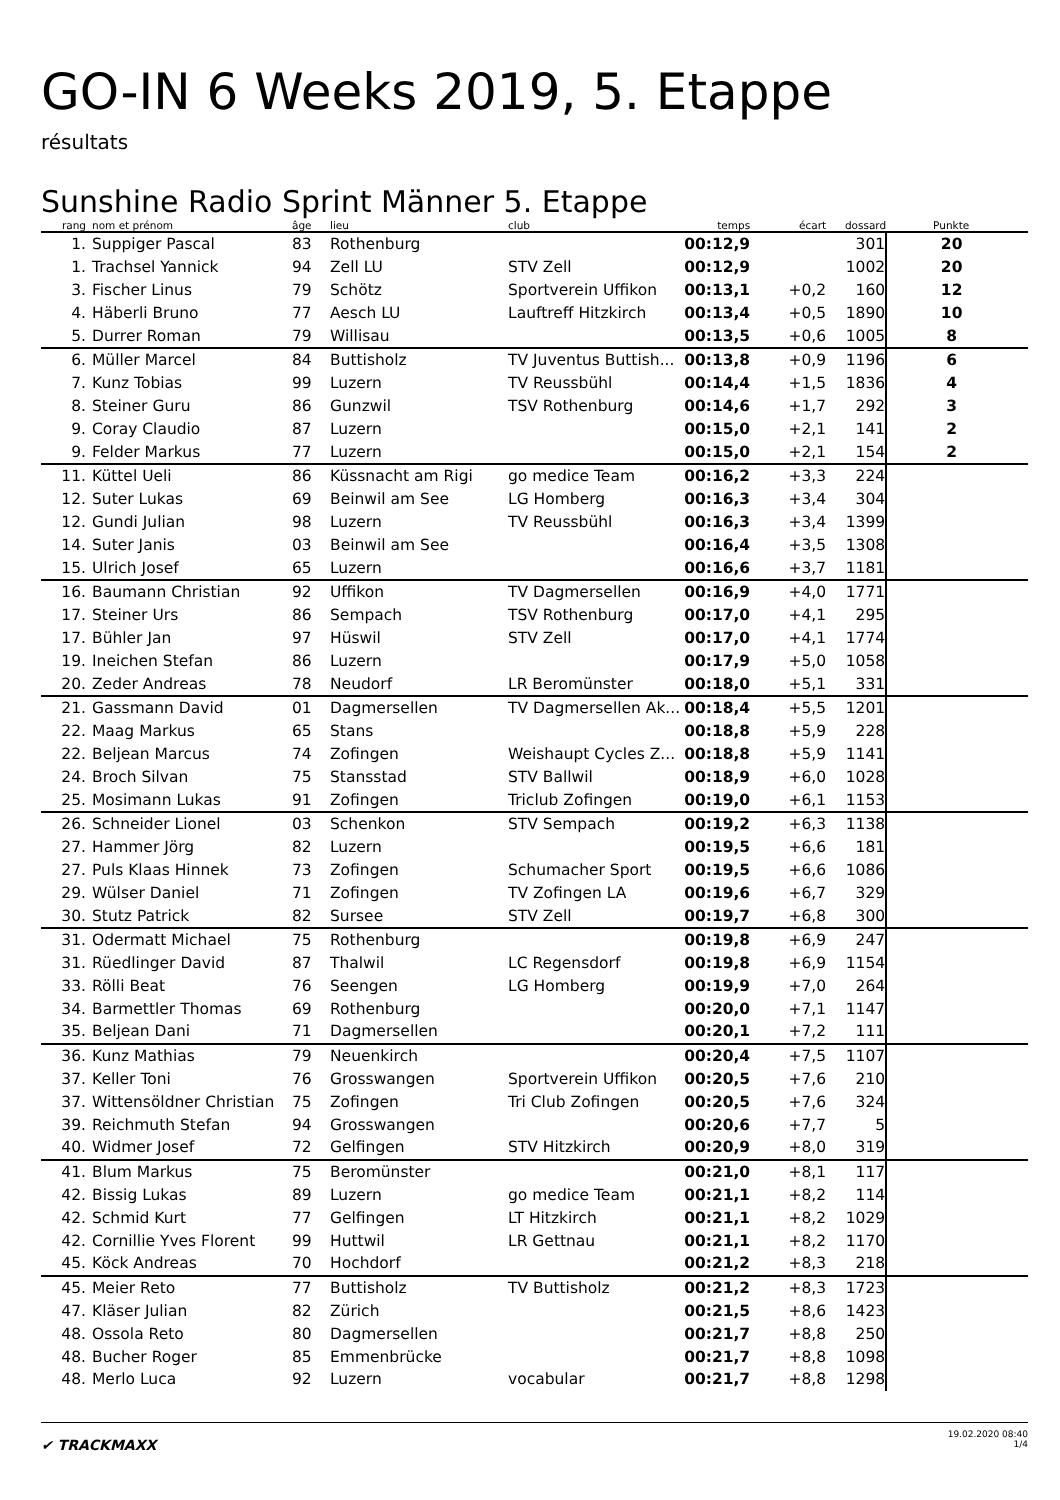GO-IN 6 Weeks 2019, 5. Etappe
résultats
Sunshine Radio Sprint Männer 5. Etappe
| rang | | nom et prénom | âge | lieu | club | temps | écart | dossard | Punkte | |
| --- | --- | --- | --- | --- | --- | --- | --- | --- | --- | --- |
| 1. | | Suppiger Pascal | 83 | Rothenburg | | 00:12,9 | | 301 | 20 | |
| 1. | | Trachsel Yannick | 94 | Zell LU | STV Zell | 00:12,9 | | 1002 | 20 | |
| 3. | | Fischer Linus | 79 | Schötz | Sportverein Uffikon | 00:13,1 | +0,2 | 160 | 12 | |
| 4. | | Häberli Bruno | 77 | Aesch LU | Lauftreff Hitzkirch | 00:13,4 | +0,5 | 1890 | 10 | |
| 5. | | Durrer Roman | 79 | Willisau | | 00:13,5 | +0,6 | 1005 | 8 | |
| 6. | | Müller Marcel | 84 | Buttisholz | TV Juventus Buttish... | 00:13,8 | +0,9 | 1196 | 6 | |
| 7. | | Kunz Tobias | 99 | Luzern | TV Reussbühl | 00:14,4 | +1,5 | 1836 | 4 | |
| 8. | | Steiner Guru | 86 | Gunzwil | TSV Rothenburg | 00:14,6 | +1,7 | 292 | 3 | |
| 9. | | Coray Claudio | 87 | Luzern | | 00:15,0 | +2,1 | 141 | 2 | |
| 9. | | Felder Markus | 77 | Luzern | | 00:15,0 | +2,1 | 154 | 2 | |
| 11. | | Küttel Ueli | 86 | Küssnacht am Rigi | go medice Team | 00:16,2 | +3,3 | 224 | | |
| 12. | | Suter Lukas | 69 | Beinwil am See | LG Homberg | 00:16,3 | +3,4 | 304 | | |
| 12. | | Gundi Julian | 98 | Luzern | TV Reussbühl | 00:16,3 | +3,4 | 1399 | | |
| 14. | | Suter Janis | 03 | Beinwil am See | | 00:16,4 | +3,5 | 1308 | | |
| 15. | | Ulrich Josef | 65 | Luzern | | 00:16,6 | +3,7 | 1181 | | |
| 16. | | Baumann Christian | 92 | Uffikon | TV Dagmersellen | 00:16,9 | +4,0 | 1771 | | |
| 17. | | Steiner Urs | 86 | Sempach | TSV Rothenburg | 00:17,0 | +4,1 | 295 | | |
| 17. | | Bühler Jan | 97 | Hüswil | STV Zell | 00:17,0 | +4,1 | 1774 | | |
| 19. | | Ineichen Stefan | 86 | Luzern | | 00:17,9 | +5,0 | 1058 | | |
| 20. | | Zeder Andreas | 78 | Neudorf | LR Beromünster | 00:18,0 | +5,1 | 331 | | |
| 21. | | Gassmann David | 01 | Dagmersellen | TV Dagmersellen Ak... | 00:18,4 | +5,5 | 1201 | | |
| 22. | | Maag Markus | 65 | Stans | | 00:18,8 | +5,9 | 228 | | |
| 22. | | Beljean Marcus | 74 | Zofingen | Weishaupt Cycles Z... | 00:18,8 | +5,9 | 1141 | | |
| 24. | | Broch Silvan | 75 | Stansstad | STV Ballwil | 00:18,9 | +6,0 | 1028 | | |
| 25. | | Mosimann Lukas | 91 | Zofingen | Triclub Zofingen | 00:19,0 | +6,1 | 1153 | | |
| 26. | | Schneider Lionel | 03 | Schenkon | STV Sempach | 00:19,2 | +6,3 | 1138 | | |
| 27. | | Hammer Jörg | 82 | Luzern | | 00:19,5 | +6,6 | 181 | | |
| 27. | | Puls Klaas Hinnek | 73 | Zofingen | Schumacher Sport | 00:19,5 | +6,6 | 1086 | | |
| 29. | | Wülser Daniel | 71 | Zofingen | TV Zofingen LA | 00:19,6 | +6,7 | 329 | | |
| 30. | | Stutz Patrick | 82 | Sursee | STV Zell | 00:19,7 | +6,8 | 300 | | |
| 31. | | Odermatt Michael | 75 | Rothenburg | | 00:19,8 | +6,9 | 247 | | |
| 31. | | Rüedlinger David | 87 | Thalwil | LC Regensdorf | 00:19,8 | +6,9 | 1154 | | |
| 33. | | Rölli Beat | 76 | Seengen | LG Homberg | 00:19,9 | +7,0 | 264 | | |
| 34. | | Barmettler Thomas | 69 | Rothenburg | | 00:20,0 | +7,1 | 1147 | | |
| 35. | | Beljean Dani | 71 | Dagmersellen | | 00:20,1 | +7,2 | 111 | | |
| 36. | | Kunz Mathias | 79 | Neuenkirch | | 00:20,4 | +7,5 | 1107 | | |
| 37. | | Keller Toni | 76 | Grosswangen | Sportverein Uffikon | 00:20,5 | +7,6 | 210 | | |
| 37. | | Wittensöldner Christian | 75 | Zofingen | Tri Club Zofingen | 00:20,5 | +7,6 | 324 | | |
| 39. | | Reichmuth Stefan | 94 | Grosswangen | | 00:20,6 | +7,7 | 5 | | |
| 40. | | Widmer Josef | 72 | Gelfingen | STV Hitzkirch | 00:20,9 | +8,0 | 319 | | |
| 41. | | Blum Markus | 75 | Beromünster | | 00:21,0 | +8,1 | 117 | | |
| 42. | | Bissig Lukas | 89 | Luzern | go medice Team | 00:21,1 | +8,2 | 114 | | |
| 42. | | Schmid Kurt | 77 | Gelfingen | LT Hitzkirch | 00:21,1 | +8,2 | 1029 | | |
| 42. | | Cornillie Yves Florent | 99 | Huttwil | LR Gettnau | 00:21,1 | +8,2 | 1170 | | |
| 45. | | Köck Andreas | 70 | Hochdorf | | 00:21,2 | +8,3 | 218 | | |
| 45. | | Meier Reto | 77 | Buttisholz | TV Buttisholz | 00:21,2 | +8,3 | 1723 | | |
| 47. | | Kläser Julian | 82 | Zürich | | 00:21,5 | +8,6 | 1423 | | |
| 48. | | Ossola Reto | 80 | Dagmersellen | | 00:21,7 | +8,8 | 250 | | |
| 48. | | Bucher Roger | 85 | Emmenbrücke | | 00:21,7 | +8,8 | 1098 | | |
| 48. | | Merlo Luca | 92 | Luzern | vocabular | 00:21,7 | +8,8 | 1298 | | |
✔ TRACKMAXX
19.02.2020 08:40
1/4